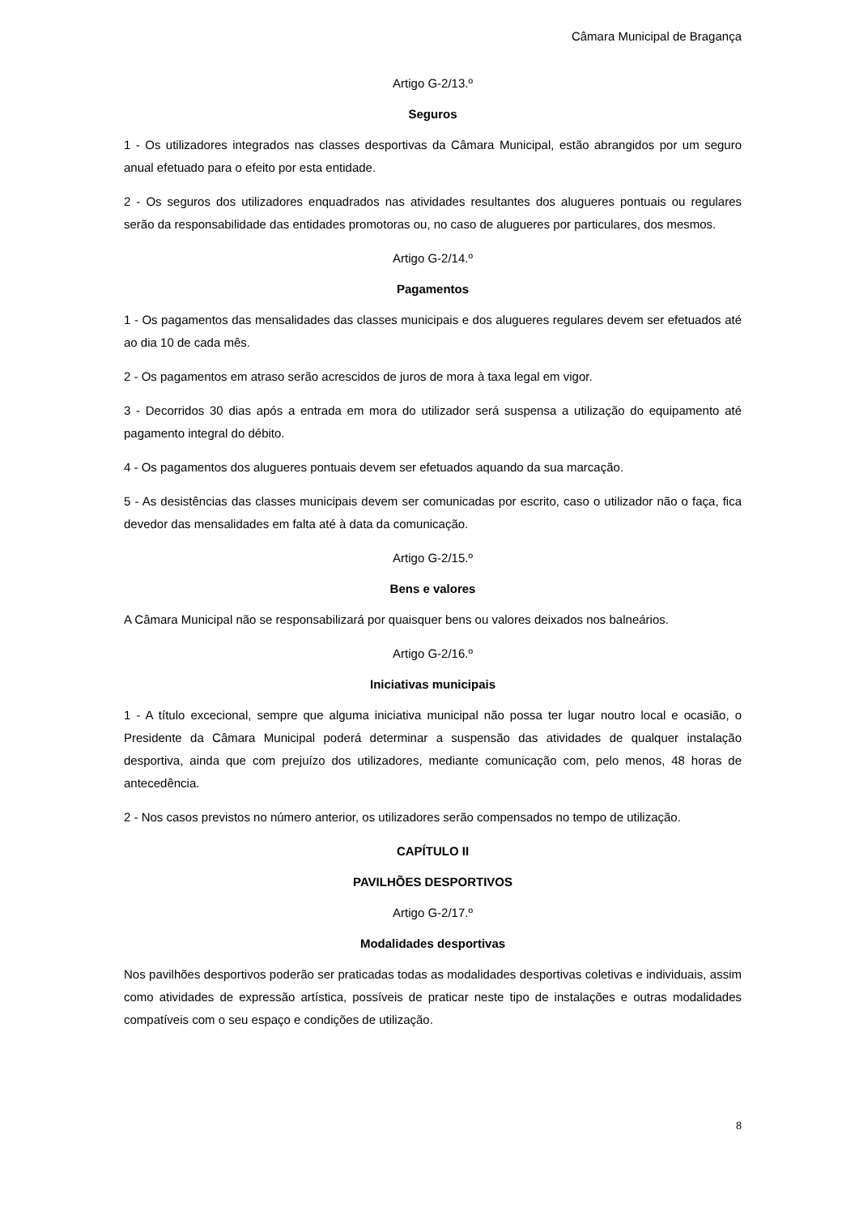Câmara Municipal de Bragança
Artigo G-2/13.º
Seguros
1 - Os utilizadores integrados nas classes desportivas da Câmara Municipal, estão abrangidos por um seguro anual efetuado para o efeito por esta entidade.
2 - Os seguros dos utilizadores enquadrados nas atividades resultantes dos alugueres pontuais ou regulares serão da responsabilidade das entidades promotoras ou, no caso de alugueres por particulares, dos mesmos.
Artigo G-2/14.º
Pagamentos
1 - Os pagamentos das mensalidades das classes municipais e dos alugueres regulares devem ser efetuados até ao dia 10 de cada mês.
2 - Os pagamentos em atraso serão acrescidos de juros de mora à taxa legal em vigor.
3 - Decorridos 30 dias após a entrada em mora do utilizador será suspensa a utilização do equipamento até pagamento integral do débito.
4 - Os pagamentos dos alugueres pontuais devem ser efetuados aquando da sua marcação.
5 - As desistências das classes municipais devem ser comunicadas por escrito, caso o utilizador não o faça, fica devedor das mensalidades em falta até à data da comunicação.
Artigo G-2/15.º
Bens e valores
A Câmara Municipal não se responsabilizará por quaisquer bens ou valores deixados nos balneários.
Artigo G-2/16.º
Iniciativas municipais
1 - A título excecional, sempre que alguma iniciativa municipal não possa ter lugar noutro local e ocasião, o Presidente da Câmara Municipal poderá determinar a suspensão das atividades de qualquer instalação desportiva, ainda que com prejuízo dos utilizadores, mediante comunicação com, pelo menos, 48 horas de antecedência.
2 - Nos casos previstos no número anterior, os utilizadores serão compensados no tempo de utilização.
CAPÍTULO II
PAVILHÕES DESPORTIVOS
Artigo G-2/17.º
Modalidades desportivas
Nos pavilhões desportivos poderão ser praticadas todas as modalidades desportivas coletivas e individuais, assim como atividades de expressão artística, possíveis de praticar neste tipo de instalações e outras modalidades compatíveis com o seu espaço e condições de utilização.
8